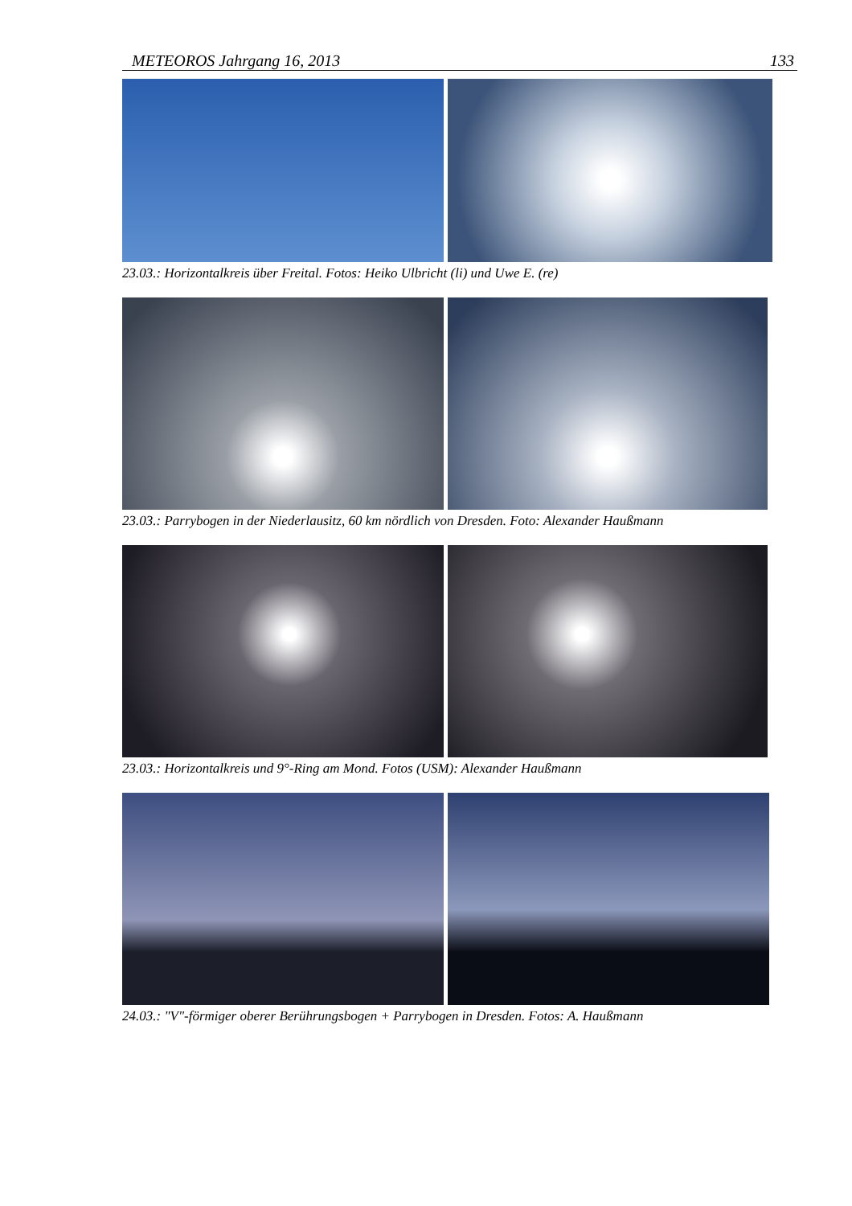METEOROS Jahrgang 16, 2013 133
23.03.: Horizontalkreis über Freital. Fotos: Heiko Ulbricht (li) und Uwe E. (re)
23.03.: Parrybogen in der Niederlausitz, 60 km nördlich von Dresden. Foto: Alexander Haußmann
23.03.: Horizontalkreis und 9°-Ring am Mond. Fotos (USM): Alexander Haußmann
24.03.: "V"-förmiger oberer Berührungsbogen + Parrybogen in Dresden. Fotos: A. Haußmann